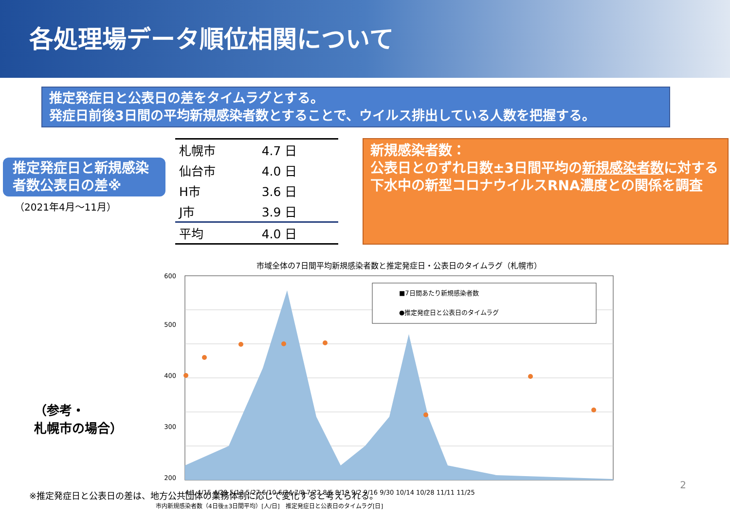各処理場データ順位相関について
推定発症日と公表日の差をタイムラグとする。
発症日前後3日間の平均新規感染者数とすることで、ウイルス排出している人数を把握する。
推定発症日と新規感染者数公表日の差※
（2021年4月～11月）
| 札幌市 | 4.7 日 |
| 仙台市 | 4.0 日 |
| H市 | 3.6 日 |
| J市 | 3.9 日 |
| 平均 | 4.0 日 |
新規感染者数：
公表日とのずれ日数±3日間平均の新規感染者数に対する下水中の新型コロナウイルスRNA濃度との関係を調査
（参考・
札幌市の場合）
市域全体の7日間平均新規感染者数と推定発症日・公表日のタイムラグ（札幌市）
■7日間あたり新規感染者数
●推定発症日と公表日のタイムラグ
600
500
400
300
200
4/1 4/15 4/29 5/13 5/27 6/10 6/24 7/8 7/22 8/5 8/19 9/2 9/16 9/30 10/14 10/28 11/11 11/25
市内新規感染者数（4日後±3日間平均）[人/日]　推定発症日と公表日のタイムラグ[日]
2
※推定発症日と公表日の差は、地方公共団体の業務体制に応じて変化すると考えられる。